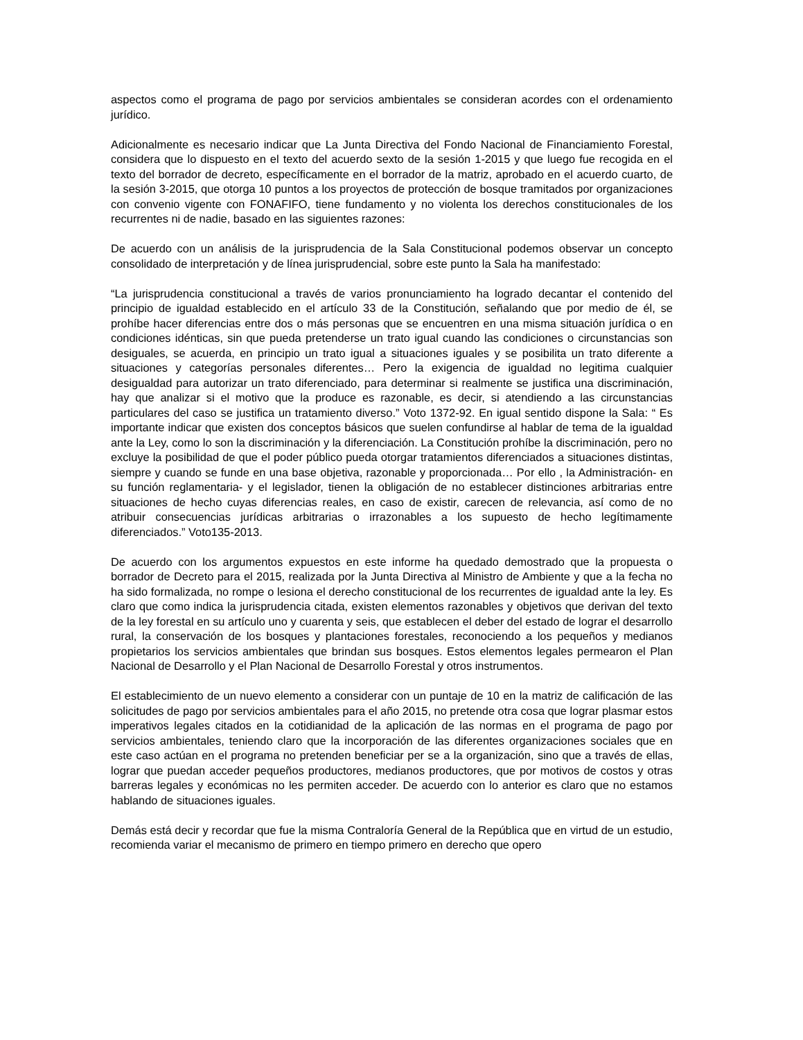aspectos como el programa de pago por servicios ambientales se consideran acordes con el ordenamiento jurídico.
Adicionalmente es necesario indicar que La Junta Directiva del Fondo Nacional de Financiamiento Forestal, considera que lo dispuesto en el texto del acuerdo sexto de la sesión 1-2015 y que luego fue recogida en el texto del borrador de decreto, específicamente en el borrador de la matriz, aprobado en el acuerdo cuarto, de la sesión 3-2015, que otorga 10 puntos a los proyectos de protección de bosque tramitados por organizaciones con convenio vigente con FONAFIFO, tiene fundamento y no violenta los derechos constitucionales de los recurrentes ni de nadie, basado en las siguientes razones:
De acuerdo con un análisis de la jurisprudencia de la Sala Constitucional podemos observar un concepto consolidado de interpretación y de línea jurisprudencial, sobre este punto la Sala ha manifestado:
“La jurisprudencia constitucional a través de varios pronunciamiento ha logrado decantar el contenido del principio de igualdad establecido en el artículo 33 de la Constitución, señalando que por medio de él, se prohíbe hacer diferencias entre dos o más personas que se encuentren en una misma situación jurídica o en condiciones idénticas, sin que pueda pretenderse un trato igual cuando las condiciones o circunstancias son desiguales, se acuerda, en principio un trato igual a situaciones iguales y se posibilita un trato diferente a situaciones y categorías personales diferentes… Pero la exigencia de igualdad no legitima cualquier desigualdad para autorizar un trato diferenciado, para determinar si realmente se justifica una discriminación, hay que analizar si el motivo que la produce es razonable, es decir, si atendiendo a las circunstancias particulares del caso se justifica un tratamiento diverso.” Voto 1372-92. En igual sentido dispone la Sala: “ Es importante indicar que existen dos conceptos básicos que suelen confundirse al hablar de tema de la igualdad ante la Ley, como lo son la discriminación y la diferenciación. La Constitución prohíbe la discriminación, pero no excluye la posibilidad de que el poder público pueda otorgar tratamientos diferenciados a situaciones distintas, siempre y cuando se funde en una base objetiva, razonable y proporcionada… Por ello , la Administración- en su función reglamentaria- y el legislador, tienen la obligación de no establecer distinciones arbitrarias entre situaciones de hecho cuyas diferencias reales, en caso de existir, carecen de relevancia, así como de no atribuir consecuencias jurídicas arbitrarias o irrazonables a los supuesto de hecho legítimamente diferenciados.” Voto135-2013.
De acuerdo con los argumentos expuestos en este informe ha quedado demostrado que la propuesta o borrador de Decreto para el 2015, realizada por la Junta Directiva al Ministro de Ambiente y que a la fecha no ha sido formalizada, no rompe o lesiona el derecho constitucional de los recurrentes de igualdad ante la ley. Es claro que como indica la jurisprudencia citada, existen elementos razonables y objetivos que derivan del texto de la ley forestal en su artículo uno y cuarenta y seis, que establecen el deber del estado de lograr el desarrollo rural, la conservación de los bosques y plantaciones forestales, reconociendo a los pequeños y medianos propietarios los servicios ambientales que brindan sus bosques. Estos elementos legales permearon el Plan Nacional de Desarrollo y el Plan Nacional de Desarrollo Forestal y otros instrumentos.
El establecimiento de un nuevo elemento a considerar con un puntaje de 10 en la matriz de calificación de las solicitudes de pago por servicios ambientales para el año 2015, no pretende otra cosa que lograr plasmar estos imperativos legales citados en la cotidianidad de la aplicación de las normas en el programa de pago por servicios ambientales, teniendo claro que la incorporación de las diferentes organizaciones sociales que en este caso actúan en el programa no pretenden beneficiar per se a la organización, sino que a través de ellas, lograr que puedan acceder pequeños productores, medianos productores, que por motivos de costos y otras barreras legales y económicas no les permiten acceder. De acuerdo con lo anterior es claro que no estamos hablando de situaciones iguales.
Demás está decir y recordar que fue la misma Contraloría General de la República que en virtud de un estudio, recomienda variar el mecanismo de primero en tiempo primero en derecho que opero